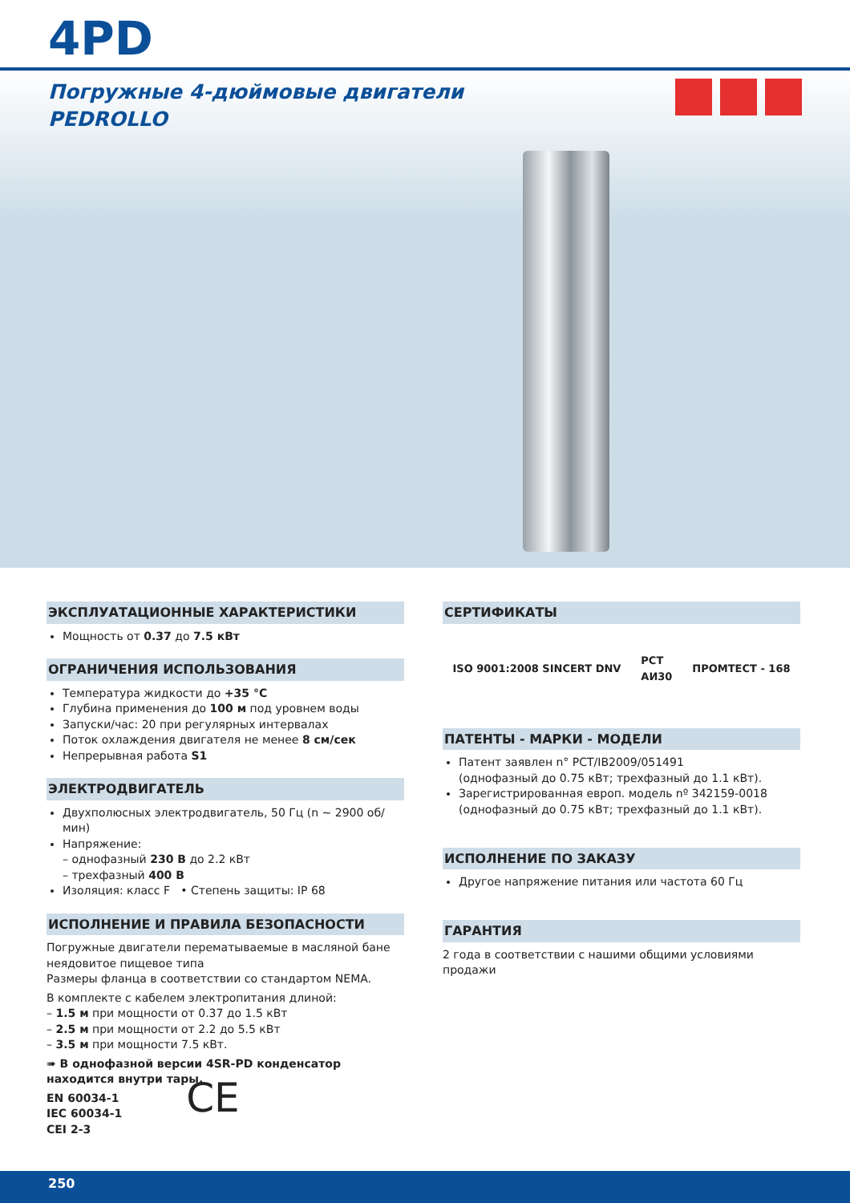4PD
Погружные 4-дюймовые двигатели
PEDROLLO
ЭКСПЛУАТАЦИОННЫЕ ХАРАКТЕРИСТИКИ
Мощность от 0.37 до 7.5 кВт
ОГРАНИЧЕНИЯ ИСПОЛЬЗОВАНИЯ
Температура жидкости до +35 °C
Глубина применения до 100 м под уровнем воды
Запуски/час: 20 при регулярных интервалах
Поток охлаждения двигателя не менее 8 см/сек
Непрерывная работа S1
ЭЛЕКТРОДВИГАТЕЛЬ
Двухполюсных электродвигатель, 50 Гц (n ~ 2900 об/мин)
Напряжение:
– однофазный 230 В до 2.2 кВт
– трехфазный 400 В
Изоляция: класс F • Степень защиты: IP 68
ИСПОЛНЕНИЕ И ПРАВИЛА БЕЗОПАСНОСТИ
Погружные двигатели перематываемые в масляной бане нея­довитое пищевое типа
Размеры фланца в соответствии со стандартом NEMA.
В комплекте с кабелем электропитания длиной:
– 1.5 м при мощности от 0.37 до 1.5 кВт
– 2.5 м при мощности от 2.2 до 5.5 кВт
– 3.5 м при мощности 7.5 кВт.
➠ В однофазной версии 4SR-PD конденсатор находится внутри тары.
EN 60034-1
IEC 60034-1
CEI 2-3
CE
СЕРТИФИКАТЫ
ISO 9001:2008 SINCERT DNV PCT
АИ30 ПРОМТЕСТ - 168
ПАТЕНТЫ - МАРКИ - МОДЕЛИ
Патент заявлен n° PCT/IB2009/051491
(однофазный до 0.75 кВт; трехфазный до 1.1 кВт).
Зарегистрированная европ. модель nº 342159-0018
(однофазный до 0.75 кВт; трехфазный до 1.1 кВт).
ИСПОЛНЕНИЕ ПО ЗАКАЗУ
Другое напряжение питания или частота 60 Гц
ГАРАНТИЯ
2 года в соответствии с нашими общими условиями продажи
250